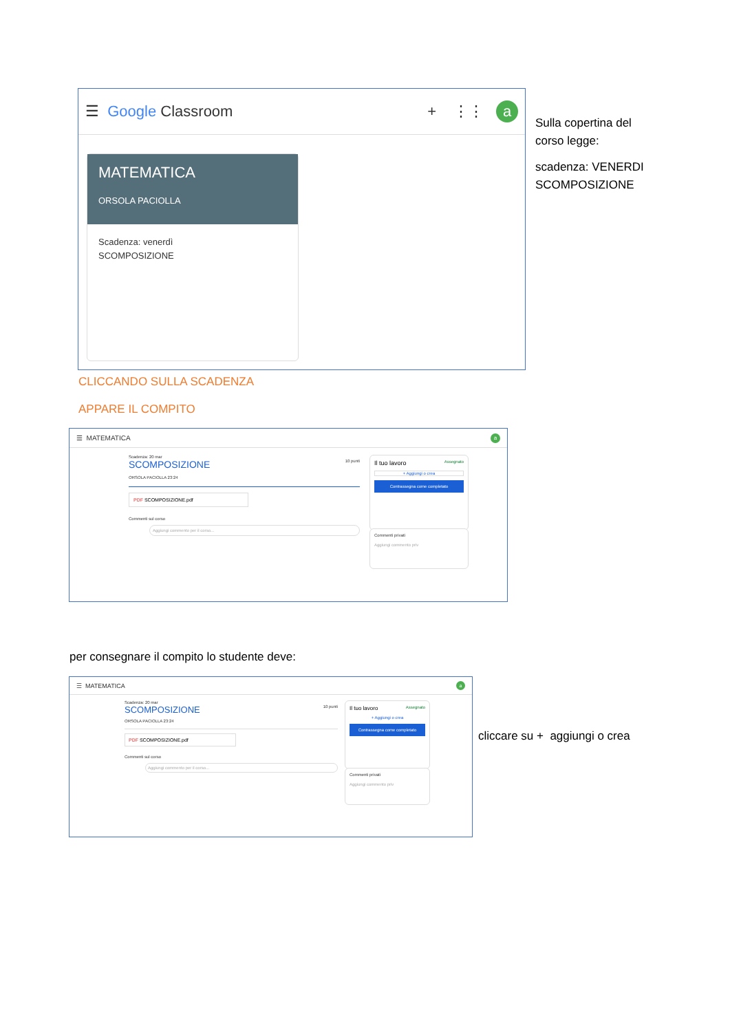☰ Google Classroom + ⋮⋮ a
MATEMATICA
ORSOLA PACIOLLA
Scadenza: venerdì
SCOMPOSIZIONE
Sulla copertina del
corso legge:
scadenza: VENERDI
SCOMPOSIZIONE
CLICCANDO SULLA SCADENZA
APPARE IL COMPITO
☰ MATEMATICA a
Scadenza: 20 mar
SCOMPOSIZIONE 10 punti
ORSOLA PACIOLLA 23:24
PDF SCOMPOSIZIONE.pdf
Commenti sul corso
Aggiungi commento per il corso...
Il tuo lavoro Assegnato
+ Aggiungi o crea
Contrassegna come completato
Commenti privati
Aggiungi commento priv
per consegnare il compito lo studente deve:
☰ MATEMATICA a
Scadenza: 20 mar
SCOMPOSIZIONE 10 punti
ORSOLA PACIOLLA 23:24
PDF SCOMPOSIZIONE.pdf
Commenti sul corso
Aggiungi commento per il corso...
Il tuo lavoro Assegnato
+ Aggiungi o crea
Contrassegna come completato
Commenti privati
Aggiungi commento priv
cliccare su + aggiungi o crea